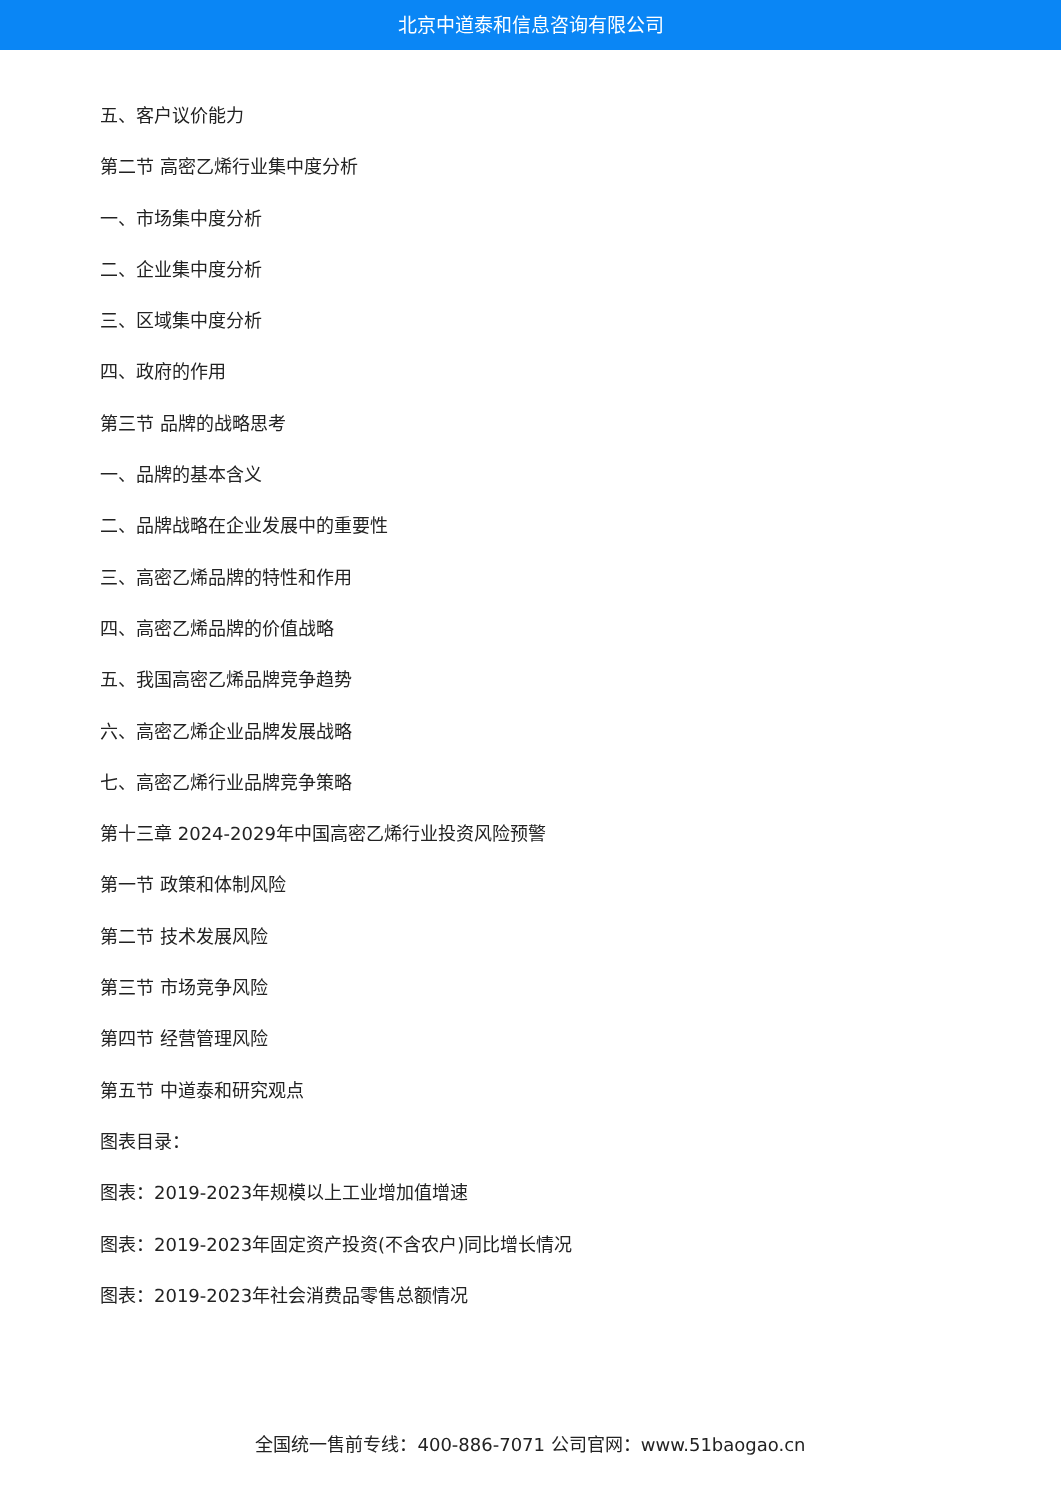北京中道泰和信息咨询有限公司
五、客户议价能力
第二节 高密乙烯行业集中度分析
一、市场集中度分析
二、企业集中度分析
三、区域集中度分析
四、政府的作用
第三节 品牌的战略思考
一、品牌的基本含义
二、品牌战略在企业发展中的重要性
三、高密乙烯品牌的特性和作用
四、高密乙烯品牌的价值战略
五、我国高密乙烯品牌竞争趋势
六、高密乙烯企业品牌发展战略
七、高密乙烯行业品牌竞争策略
第十三章 2024-2029年中国高密乙烯行业投资风险预警
第一节 政策和体制风险
第二节 技术发展风险
第三节 市场竞争风险
第四节 经营管理风险
第五节 中道泰和研究观点
图表目录：
图表：2019-2023年规模以上工业增加值增速
图表：2019-2023年固定资产投资(不含农户)同比增长情况
图表：2019-2023年社会消费品零售总额情况
全国统一售前专线：400-886-7071 公司官网：www.51baogao.cn